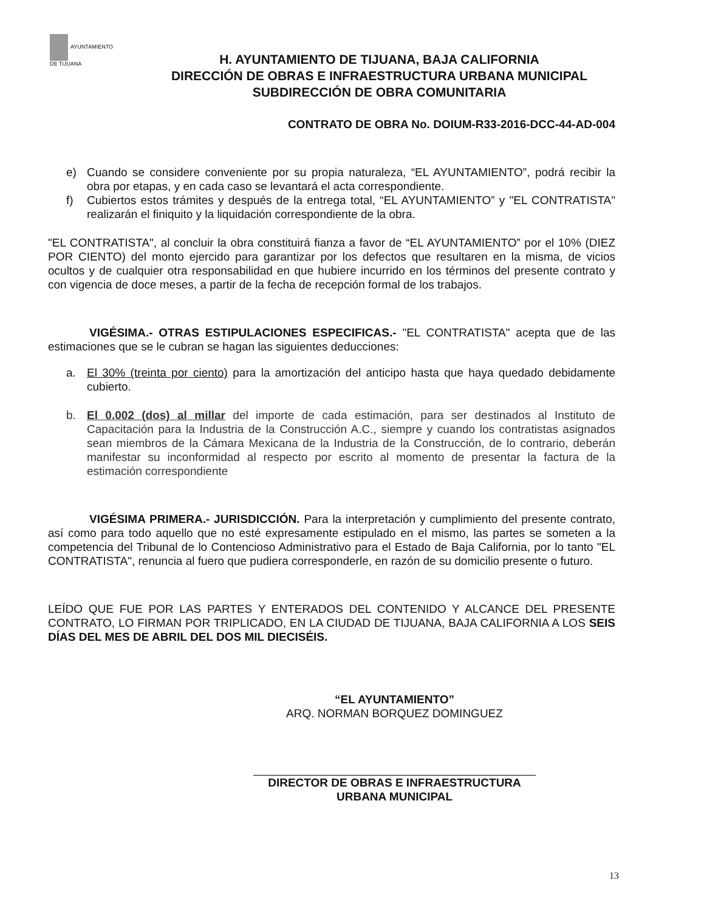AYUNTAMIENTO
DE TIJUANA
H. AYUNTAMIENTO DE TIJUANA, BAJA CALIFORNIA
DIRECCIÓN DE OBRAS E INFRAESTRUCTURA URBANA MUNICIPAL
SUBDIRECCIÓN DE OBRA COMUNITARIA
CONTRATO DE OBRA No. DOIUM-R33-2016-DCC-44-AD-004
e) Cuando se considere conveniente por su propia naturaleza, “EL AYUNTAMIENTO”, podrá recibir la obra por etapas, y en cada caso se levantará el acta correspondiente.
f) Cubiertos estos trámites y después de la entrega total, “EL AYUNTAMIENTO” y "EL CONTRATISTA" realizarán el finiquito y la liquidación correspondiente de la obra.
"EL CONTRATISTA", al concluir la obra constituirá fianza a favor de “EL AYUNTAMIENTO” por el 10% (DIEZ POR CIENTO) del monto ejercido para garantizar por los defectos que resultaren en la misma, de vicios ocultos y de cualquier otra responsabilidad en que hubiere incurrido en los términos del presente contrato y con vigencia de doce meses, a partir de la fecha de recepción formal de los trabajos.
VIGÉSIMA.- OTRAS ESTIPULACIONES ESPECIFICAS.- "EL CONTRATISTA" acepta que de las estimaciones que se le cubran se hagan las siguientes deducciones:
a. El 30% (treinta por ciento) para la amortización del anticipo hasta que haya quedado debidamente cubierto.
b. El 0.002 (dos) al millar del importe de cada estimación, para ser destinados al Instituto de Capacitación para la Industria de la Construcción A.C., siempre y cuando los contratistas asignados sean miembros de la Cámara Mexicana de la Industria de la Construcción, de lo contrario, deberán manifestar su inconformidad al respecto por escrito al momento de presentar la factura de la estimación correspondiente
VIGÉSIMA PRIMERA.- JURISDICCIÓN. Para la interpretación y cumplimiento del presente contrato, así como para todo aquello que no esté expresamente estipulado en el mismo, las partes se someten a la competencia del Tribunal de lo Contencioso Administrativo para el Estado de Baja California, por lo tanto "EL CONTRATISTA", renuncia al fuero que pudiera corresponderle, en razón de su domicilio presente o futuro.
LEÍDO QUE FUE POR LAS PARTES Y ENTERADOS DEL CONTENIDO Y ALCANCE DEL PRESENTE CONTRATO, LO FIRMAN POR TRIPLICADO, EN LA CIUDAD DE TIJUANA, BAJA CALIFORNIA A LOS SEIS DÍAS DEL MES DE ABRIL DEL DOS MIL DIECISÉIS.
“EL AYUNTAMIENTO”
ARQ. NORMAN BORQUEZ DOMINGUEZ
DIRECTOR DE OBRAS E INFRAESTRUCTURA
URBANA MUNICIPAL
13